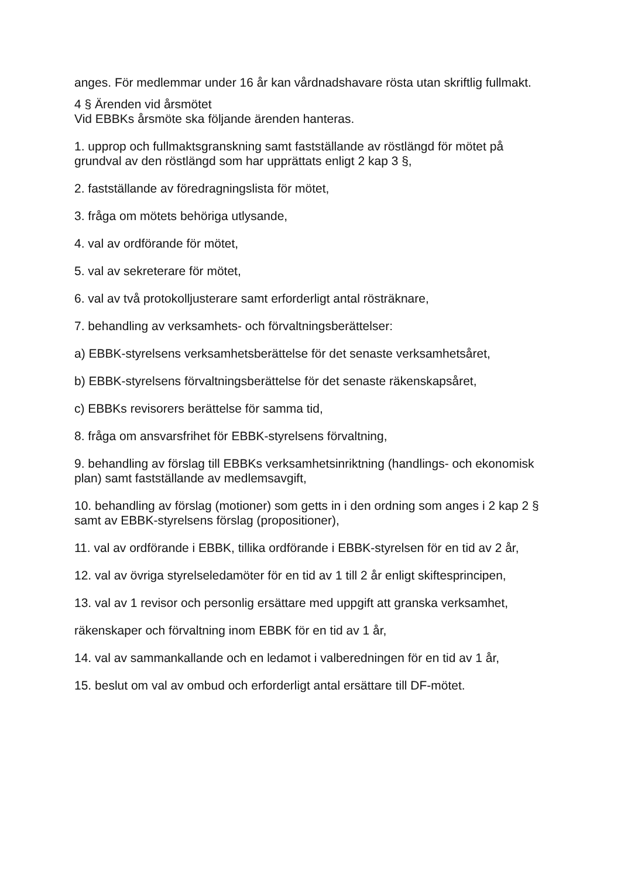anges. För medlemmar under 16 år kan vårdnadshavare rösta utan skriftlig fullmakt.
4 § Ärenden vid årsmötet
Vid EBBKs årsmöte ska följande ärenden hanteras.
1. upprop och fullmaktsgranskning samt fastställande av röstlängd för mötet på grundval av den röstlängd som har upprättats enligt 2 kap 3 §,
2. fastställande av föredragningslista för mötet,
3. fråga om mötets behöriga utlysande,
4. val av ordförande för mötet,
5. val av sekreterare för mötet,
6. val av två protokolljusterare samt erforderligt antal rösträknare,
7. behandling av verksamhets- och förvaltningsberättelser:
a) EBBK-styrelsens verksamhetsberättelse för det senaste verksamhetsåret,
b) EBBK-styrelsens förvaltningsberättelse för det senaste räkenskapsåret,
c) EBBKs revisorers berättelse för samma tid,
8. fråga om ansvarsfrihet för EBBK-styrelsens förvaltning,
9. behandling av förslag till EBBKs verksamhetsinriktning (handlings- och ekonomisk plan) samt fastställande av medlemsavgift,
10. behandling av förslag (motioner) som getts in i den ordning som anges i 2 kap 2 § samt av EBBK-styrelsens förslag (propositioner),
11. val av ordförande i EBBK, tillika ordförande i EBBK-styrelsen för en tid av 2 år,
12. val av övriga styrelseledamöter för en tid av 1 till 2 år enligt skiftesprincipen,
13. val av 1 revisor och personlig ersättare med uppgift att granska verksamhet,
räkenskaper och förvaltning inom EBBK för en tid av 1 år,
14. val av sammankallande och en ledamot i valberedningen för en tid av 1 år,
15. beslut om val av ombud och erforderligt antal ersättare till DF-mötet.